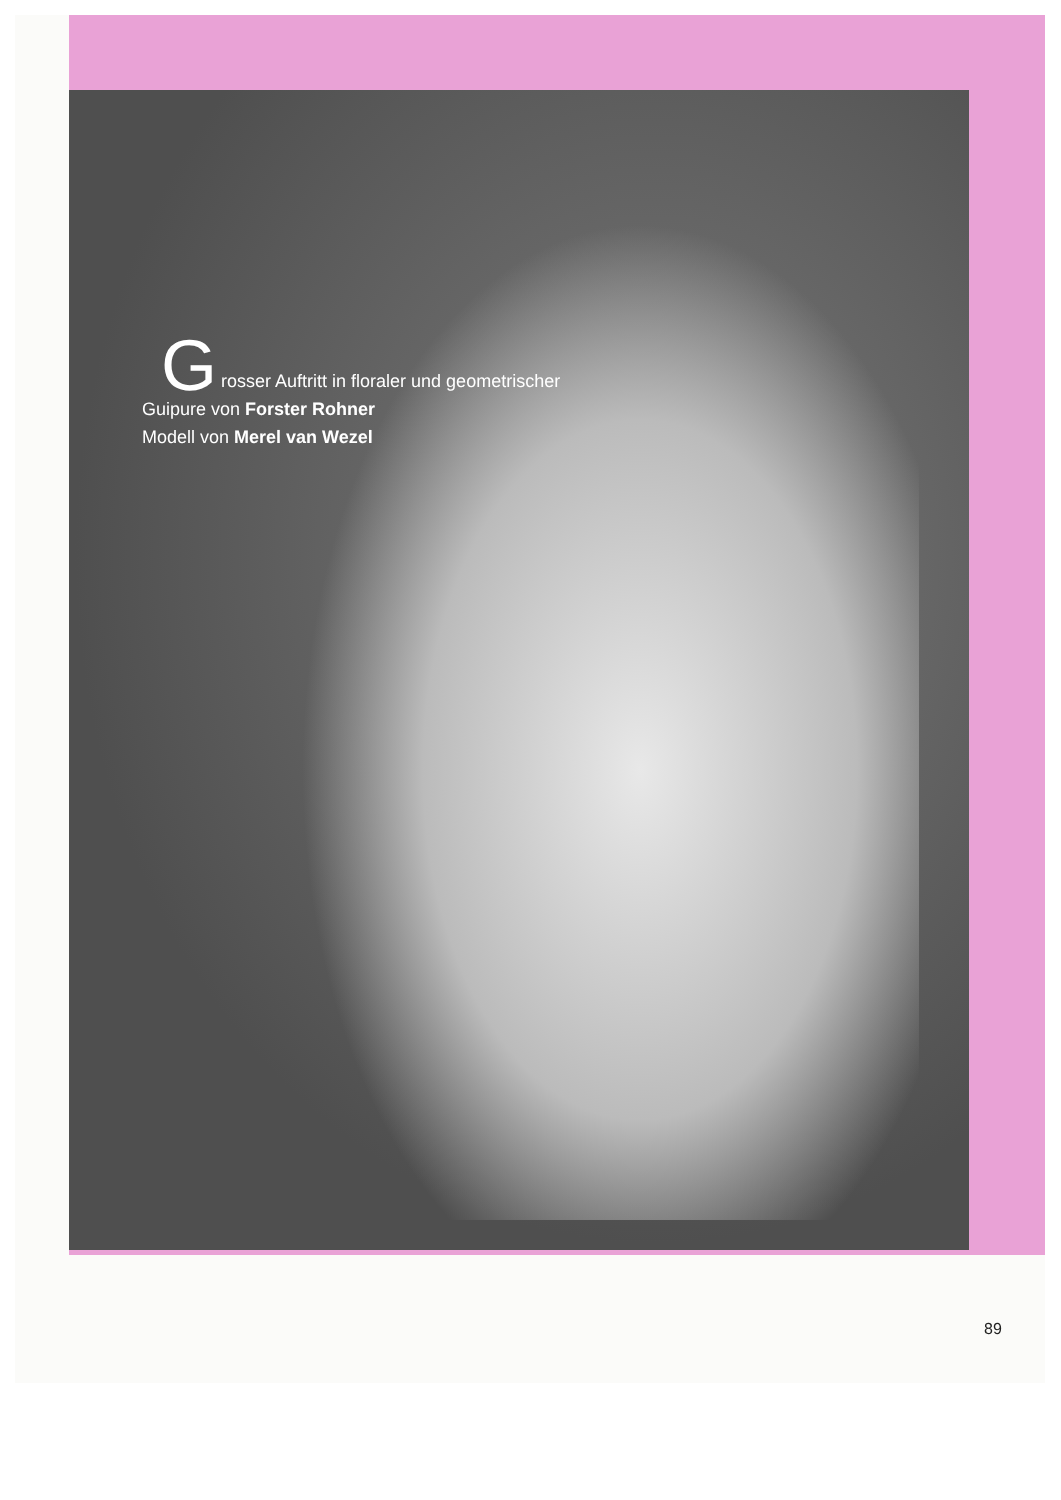Grosser Auftritt in floraler und geometrischer
Guipure von Forster Rohner
Modell von Merel van Wezel
89